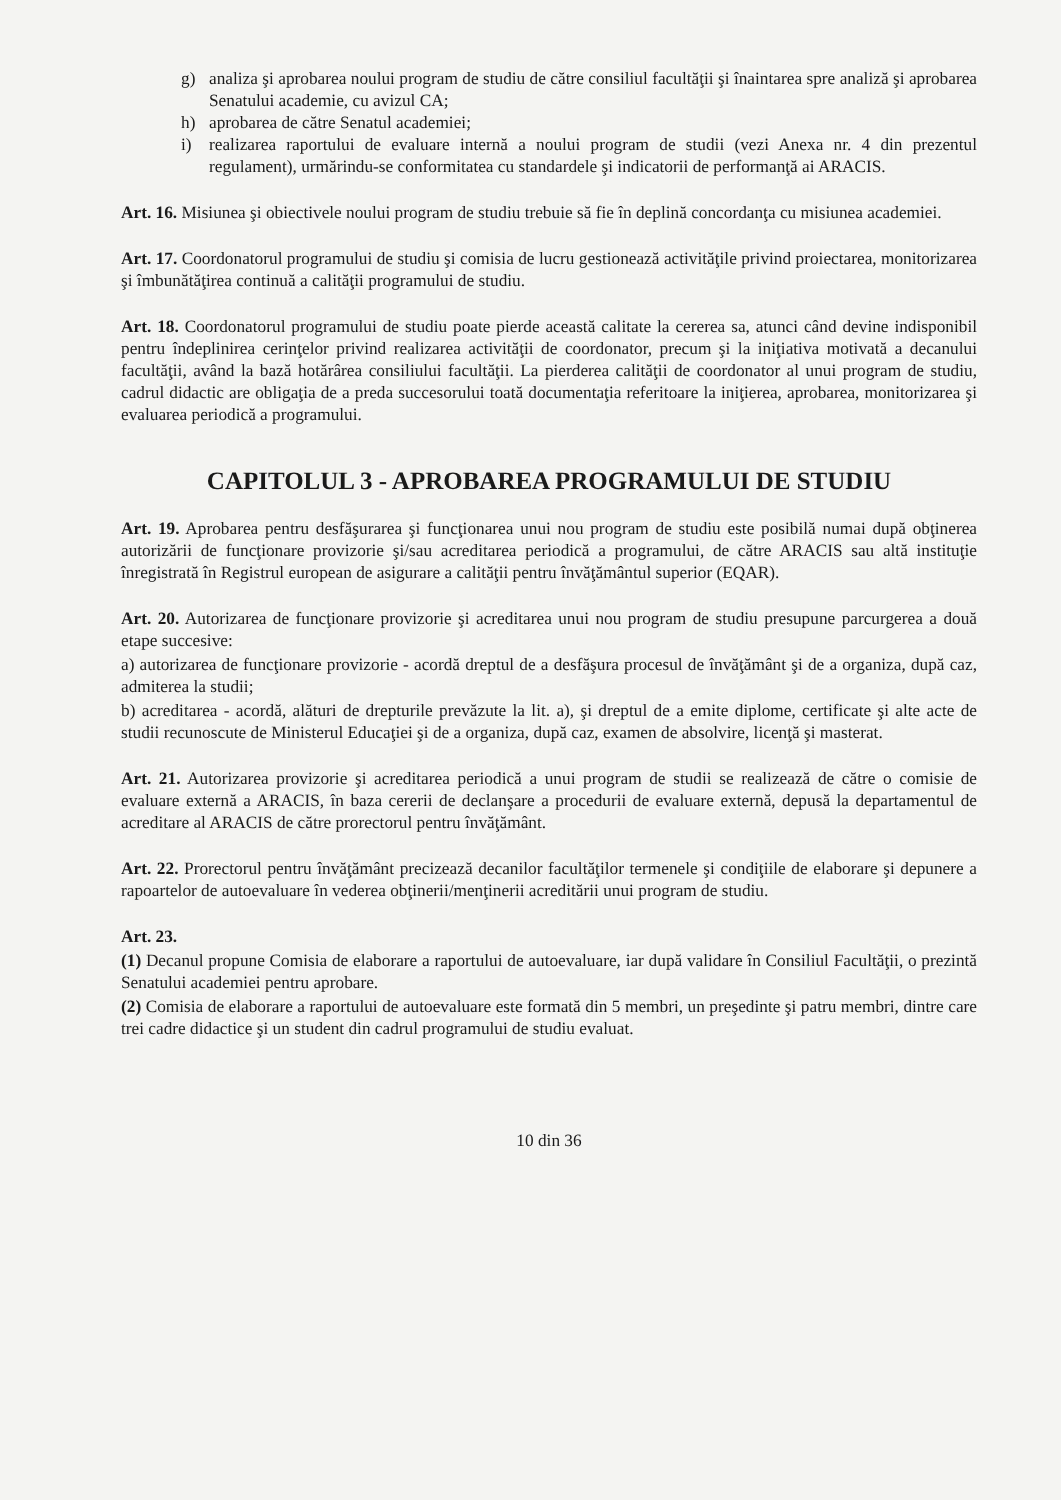g) analiza şi aprobarea noului program de studiu de către consiliul facultăţii şi înaintarea spre analiză şi aprobarea Senatului academie, cu avizul CA;
h) aprobarea de către Senatul academiei;
i) realizarea raportului de evaluare internă a noului program de studii (vezi Anexa nr. 4 din prezentul regulament), urmărindu-se conformitatea cu standardele şi indicatorii de performanţă ai ARACIS.
Art. 16. Misiunea şi obiectivele noului program de studiu trebuie să fie în deplină concordanţa cu misiunea academiei.
Art. 17. Coordonatorul programului de studiu şi comisia de lucru gestionează activităţile privind proiectarea, monitorizarea şi îmbunătăţirea continuă a calităţii programului de studiu.
Art. 18. Coordonatorul programului de studiu poate pierde această calitate la cererea sa, atunci când devine indisponibil pentru îndeplinirea cerinţelor privind realizarea activităţii de coordonator, precum şi la iniţiativa motivată a decanului facultăţii, având la bază hotărârea consiliului facultăţii. La pierderea calităţii de coordonator al unui program de studiu, cadrul didactic are obligaţia de a preda succesorului toată documentaţia referitoare la iniţierea, aprobarea, monitorizarea şi evaluarea periodică a programului.
CAPITOLUL 3 - APROBAREA PROGRAMULUI DE STUDIU
Art. 19. Aprobarea pentru desfăşurarea şi funcţionarea unui nou program de studiu este posibilă numai după obţinerea autorizării de funcţionare provizorie şi/sau acreditarea periodică a programului, de către ARACIS sau altă instituţie înregistrată în Registrul european de asigurare a calităţii pentru învăţământul superior (EQAR).
Art. 20. Autorizarea de funcţionare provizorie şi acreditarea unui nou program de studiu presupune parcurgerea a două etape succesive:
a) autorizarea de funcţionare provizorie - acordă dreptul de a desfăşura procesul de învăţământ şi de a organiza, după caz, admiterea la studii;
b) acreditarea - acordă, alături de drepturile prevăzute la lit. a), şi dreptul de a emite diplome, certificate şi alte acte de studii recunoscute de Ministerul Educaţiei şi de a organiza, după caz, examen de absolvire, licenţă şi masterat.
Art. 21. Autorizarea provizorie şi acreditarea periodică a unui program de studii se realizează de către o comisie de evaluare externă a ARACIS, în baza cererii de declanşare a procedurii de evaluare externă, depusă la departamentul de acreditare al ARACIS de către prorectorul pentru învăţământ.
Art. 22. Prorectorul pentru învăţământ precizează decanilor facultăţilor termenele şi condiţiile de elaborare şi depunere a rapoartelor de autoevaluare în vederea obţinerii/menţinerii acreditării unui program de studiu.
Art. 23.
(1) Decanul propune Comisia de elaborare a raportului de autoevaluare, iar după validare în Consiliul Facultăţii, o prezintă Senatului academiei pentru aprobare.
(2) Comisia de elaborare a raportului de autoevaluare este formată din 5 membri, un preşedinte şi patru membri, dintre care trei cadre didactice şi un student din cadrul programului de studiu evaluat.
10 din 36